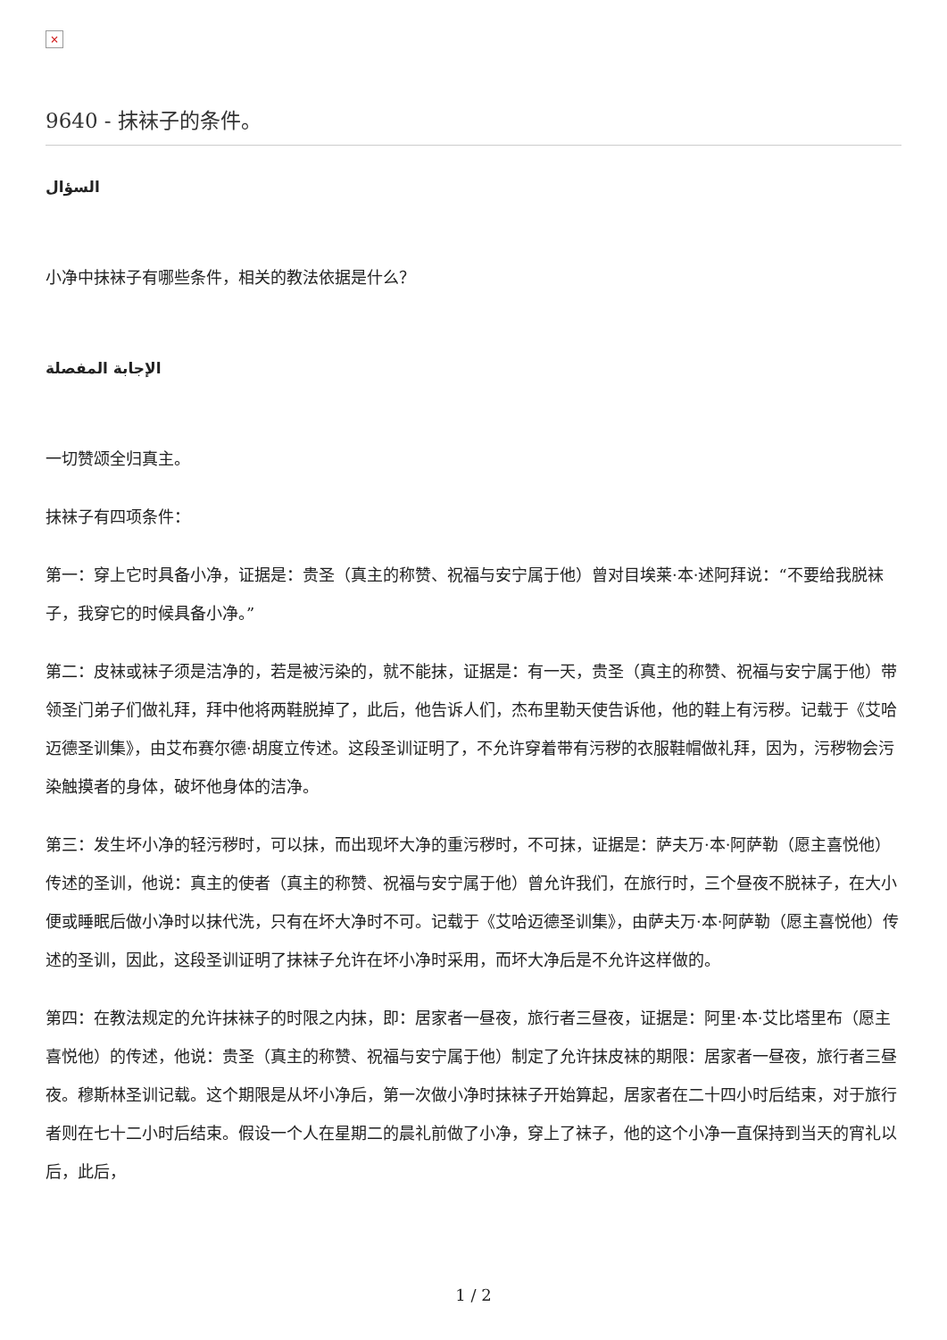×
9640 - 抹袜子的条件。
السؤال
小净中抹袜子有哪些条件，相关的教法依据是什么？
الإجابة المفصلة
一切赞颂全归真主。
抹袜子有四项条件：
第一：穿上它时具备小净，证据是：贵圣（真主的称赞、祝福与安宁属于他）曾对目埃莱·本·述阿拜说：“不要给我脱袜子，我穿它的时候具备小净。”
第二：皮袜或袜子须是洁净的，若是被污染的，就不能抹，证据是：有一天，贵圣（真主的称赞、祝福与安宁属于他）带领圣门弟子们做礼拜，拜中他将两鞋脱掉了，此后，他告诉人们，杰布里勒天使告诉他，他的鞋上有污秽。记载于《艾哈迈德圣训集》，由艾布赛尔德·胡度立传述。这段圣训证明了，不允许穿着带有污秽的衣服鞋帽做礼拜，因为，污秽物会污染触摸者的身体，破坏他身体的洁净。
第三：发生坏小净的轻污秽时，可以抹，而出现坏大净的重污秽时，不可抹，证据是：萨夫万·本·阿萨勒（愿主喜悦他）传述的圣训，他说：真主的使者（真主的称赞、祝福与安宁属于他）曾允许我们，在旅行时，三个昼夜不脱袜子，在大小便或睡眠后做小净时以抹代洗，只有在坏大净时不可。记载于《艾哈迈德圣训集》，由萨夫万·本·阿萨勒（愿主喜悦他）传述的圣训，因此，这段圣训证明了抹袜子允许在坏小净时采用，而坏大净后是不允许这样做的。
第四：在教法规定的允许抹袜子的时限之内抹，即：居家者一昼夜，旅行者三昼夜，证据是：阿里·本·艾比塔里布（愿主喜悦他）的传述，他说：贵圣（真主的称赞、祝福与安宁属于他）制定了允许抹皮袜的期限：居家者一昼夜，旅行者三昼夜。穆斯林圣训记载。这个期限是从坏小净后，第一次做小净时抹袜子开始算起，居家者在二十四小时后结束，对于旅行者则在七十二小时后结束。假设一个人在星期二的晨礼前做了小净，穿上了袜子，他的这个小净一直保持到当天的宵礼以后，此后，
1 / 2